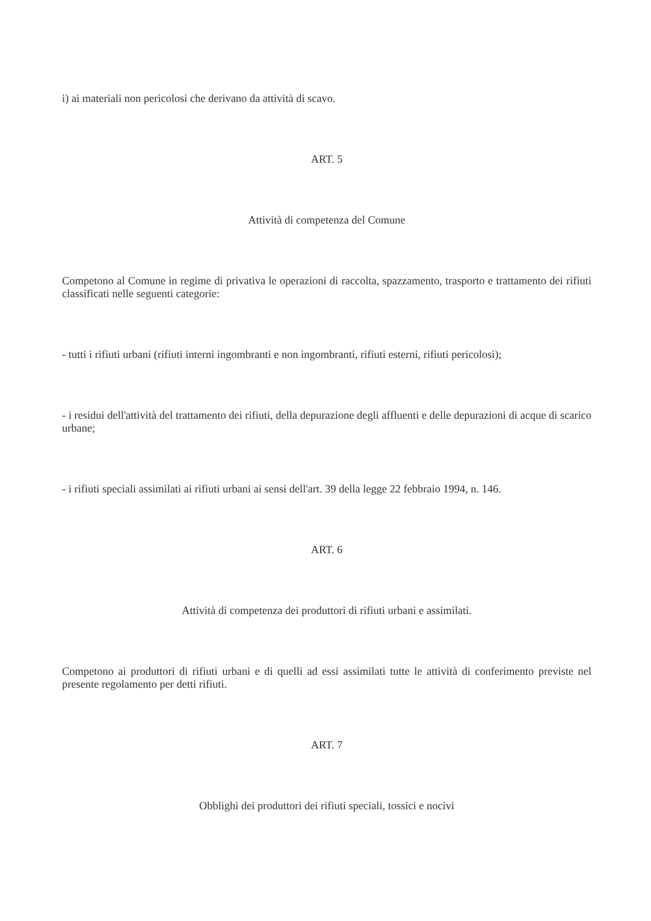i) ai materiali non pericolosi che derivano da attività di scavo.
ART. 5
Attività di competenza del Comune
Competono al Comune in regime di privativa le operazioni di raccolta, spazzamento, trasporto e trattamento dei rifiuti classificati nelle seguenti categorie:
- tutti i rifiuti urbani (rifiuti interni ingombranti e non ingombranti, rifiuti esterni, rifiuti pericolosi);
- i residui dell'attività del trattamento dei rifiuti, della depurazione degli affluenti e delle depurazioni di acque di scarico urbane;
- i rifiuti speciali assimilati ai rifiuti urbani ai sensi dell'art. 39 della legge 22 febbraio 1994, n. 146.
ART. 6
Attività di competenza dei produttori di rifiuti urbani e assimilati.
Competono ai produttori di rifiuti urbani e di quelli ad essi assimilati tutte le attività di conferimento previste nel presente regolamento per detti rifiuti.
ART. 7
Obblighi dei produttori dei rifiuti speciali, tossici e nocivi